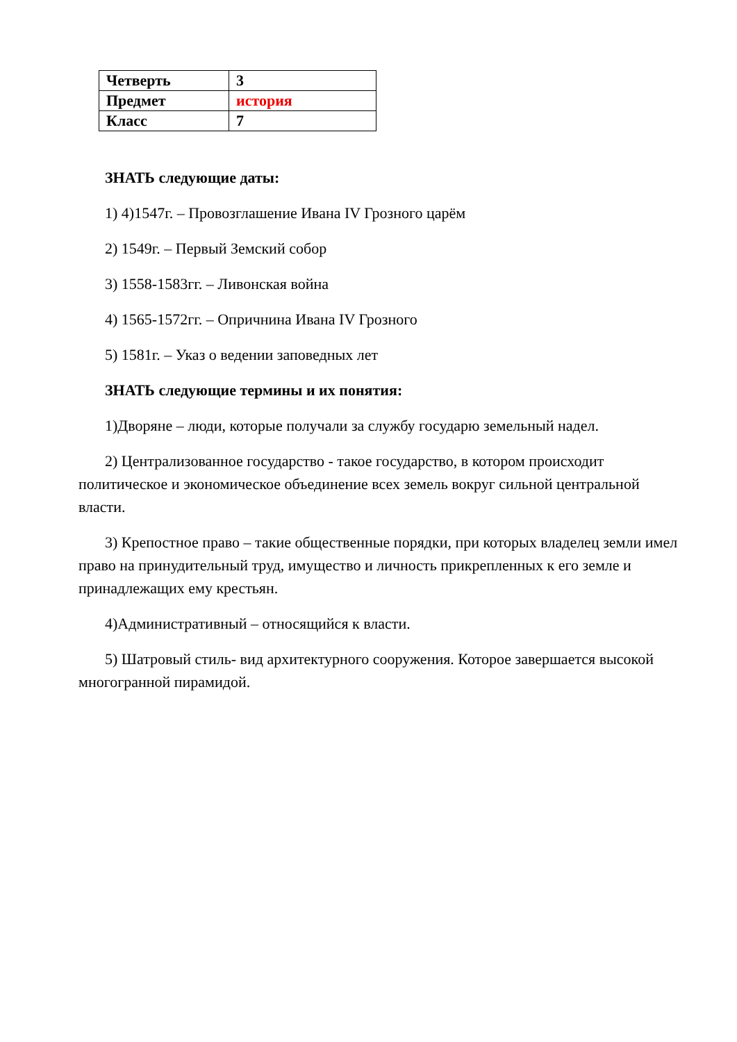| Четверть | 3 |
| Предмет | история |
| Класс | 7 |
ЗНАТЬ следующие даты:
1) 4)1547г. – Провозглашение Ивана IV Грозного царём
2) 1549г. – Первый Земский собор
3) 1558-1583гг. – Ливонская война
4) 1565-1572гг. – Опричнина Ивана IV Грозного
5) 1581г. – Указ о ведении заповедных лет
ЗНАТЬ следующие термины и их понятия:
1)Дворяне – люди, которые получали за службу государю земельный надел.
2) Централизованное государство - такое государство, в котором происходит политическое и экономическое объединение всех земель вокруг сильной центральной власти.
3) Крепостное право – такие общественные порядки, при которых владелец земли имел право на принудительный труд, имущество и личность прикрепленных к его земле и принадлежащих ему крестьян.
4)Административный – относящийся к власти.
5) Шатровый стиль- вид архитектурного сооружения. Которое завершается высокой многогранной пирамидой.